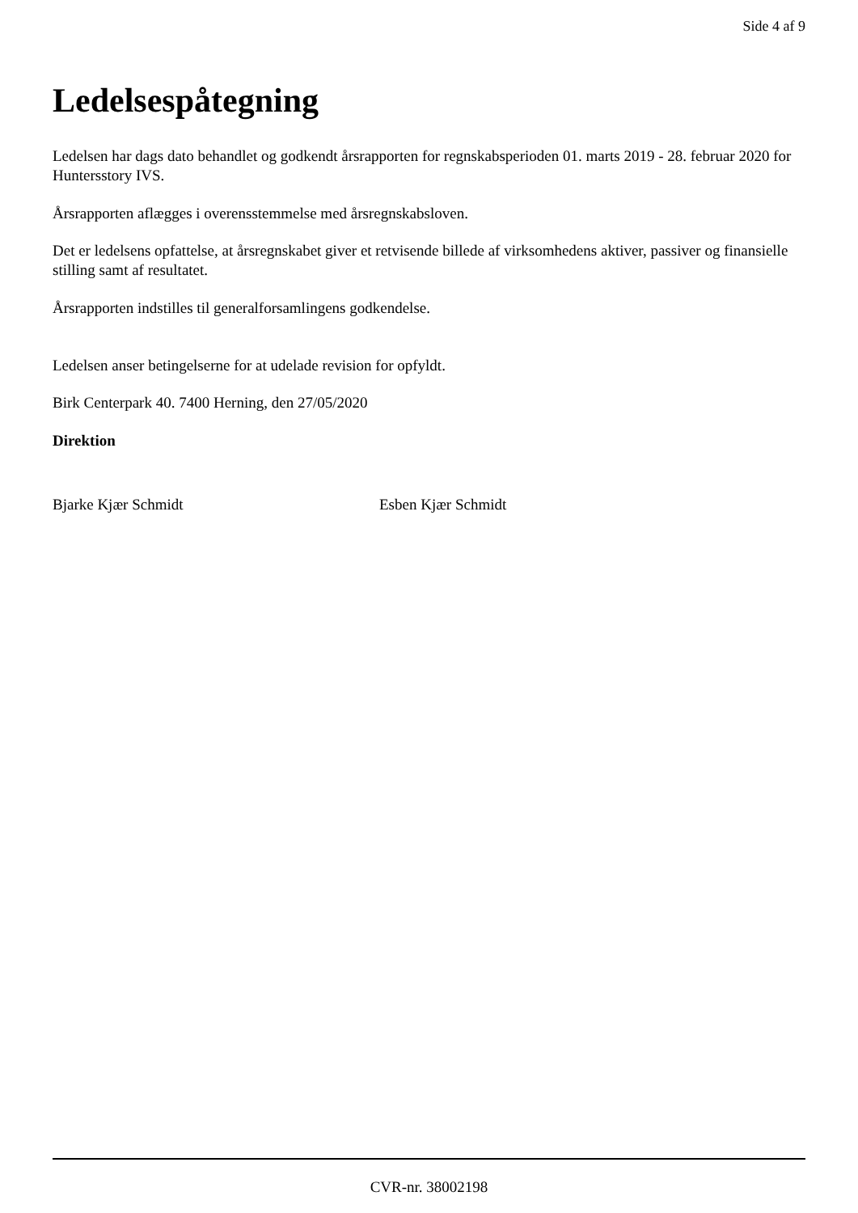Side 4 af 9
Ledelsespåtegning
Ledelsen har dags dato behandlet og godkendt årsrapporten for regnskabsperioden 01. marts 2019 - 28. februar 2020 for Huntersstory IVS.
Årsrapporten aflægges i overensstemmelse med årsregnskabsloven.
Det er ledelsens opfattelse, at årsregnskabet giver et retvisende billede af virksomhedens aktiver, passiver og finansielle stilling samt af resultatet.
Årsrapporten indstilles til generalforsamlingens godkendelse.
Ledelsen anser betingelserne for at udelade revision for opfyldt.
Birk Centerpark 40. 7400 Herning, den 27/05/2020
Direktion
Bjarke Kjær Schmidt Esben Kjær Schmidt
CVR-nr. 38002198